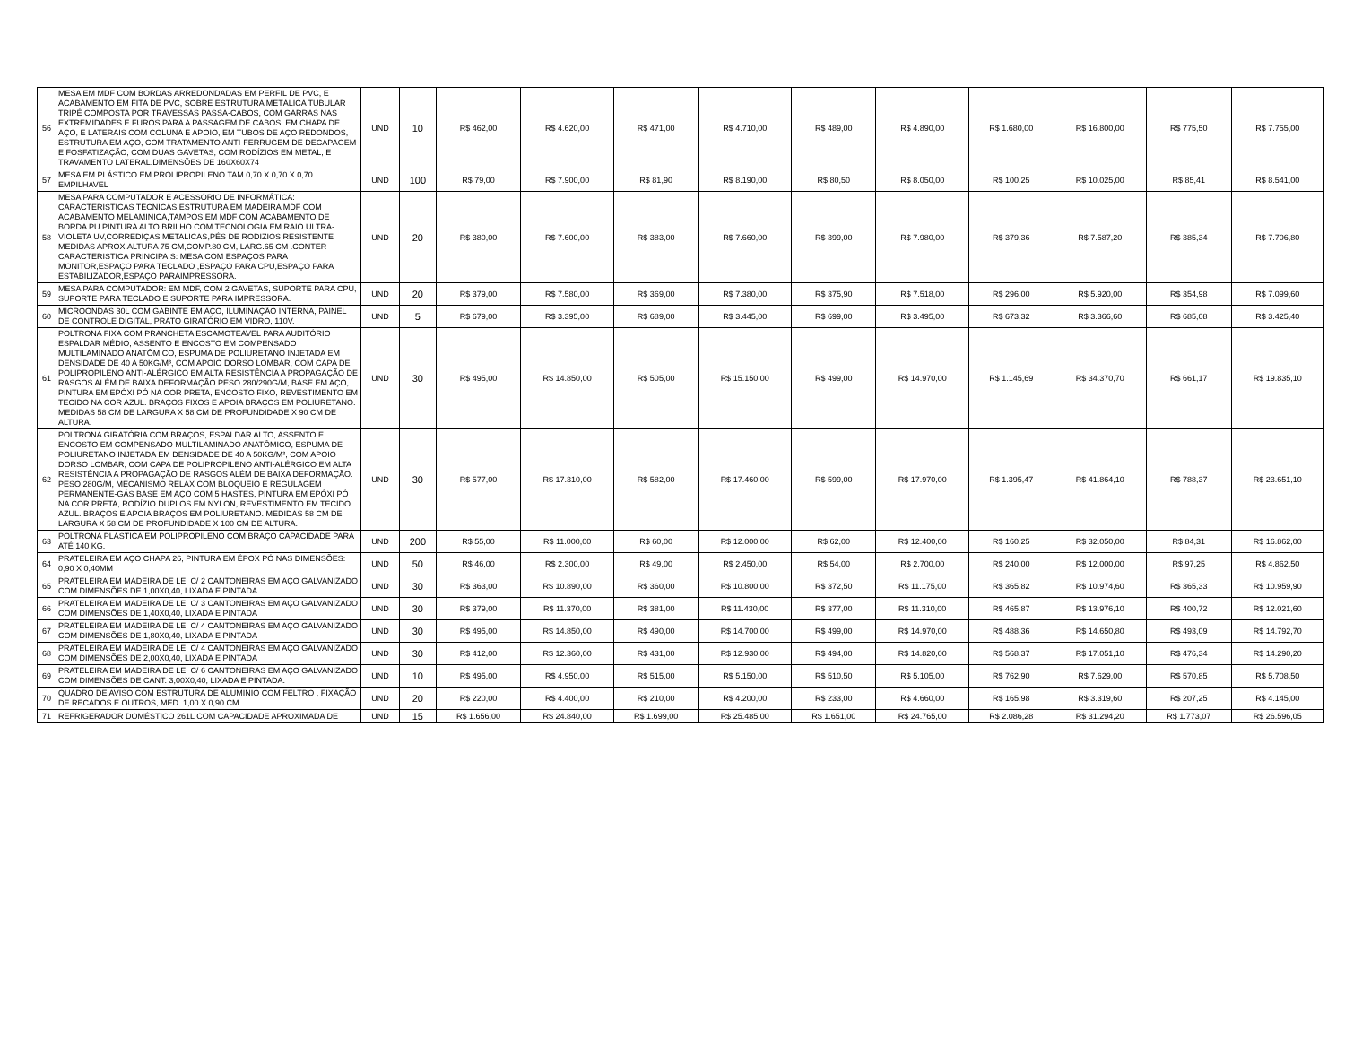| 56 | MESA EM MDF COM BORDAS ARREDONDADAS EM PERFIL DE PVC, E ACABAMENTO EM FITA DE PVC, SOBRE ESTRUTURA METÁLICA TUBULAR TRIPÉ COMPOSTA POR TRAVESSAS PASSA-CABOS, COM GARRAS NAS EXTREMIDADES E FUROS PARA A PASSAGEM DE CABOS, EM CHAPA DE AÇO, E LATERAIS COM COLUNA E APOIO, EM TUBOS DE AÇO REDONDOS, ESTRUTURA EM AÇO, COM TRATAMENTO ANTI-FERRUGEM DE DECAPAGEM E FOSFATIZAÇÃO, COM DUAS GAVETAS, COM RODÍZIOS EM METAL, E TRAVAMENTO LATERAL.DIMENSÕES DE 160X60X74 | UND | 10 | R$ 462,00 | R$ 4.620,00 | R$ 471,00 | R$ 4.710,00 | R$ 489,00 | R$ 4.890,00 | R$ 1.680,00 | R$ 16.800,00 | R$ 775,50 | R$ 7.755,00 |
| 57 | MESA EM PLÁSTICO EM PROLIPROPILENO TAM 0,70 X 0,70 X 0,70 EMPILHAVEL | UND | 100 | R$ 79,00 | R$ 7.900,00 | R$ 81,90 | R$ 8.190,00 | R$ 80,50 | R$ 8.050,00 | R$ 100,25 | R$ 10.025,00 | R$ 85,41 | R$ 8.541,00 |
| 58 | MESA PARA COMPUTADOR E ACESSÓRIO DE INFORMÁTICA: CARACTERISTICAS TÉCNICAS:ESTRUTURA EM MADEIRA MDF COM ACABAMENTO MELAMINICA,TAMPOS EM MDF COM ACABAMENTO DE BORDA PU PINTURA ALTO BRILHO COM TECNOLOGIA EM RAIO ULTRA-VIOLETA UV,CORREDIÇAS METALICAS,PÉS DE RODIZIOS RESISTENTE MEDIDAS APROX.ALTURA 75 CM,COMP.80 CM, LARG.65 CM .CONTER CARACTERISTICA PRINCIPAIS: MESA COM ESPAÇOS PARA MONITOR,ESPAÇO PARA TECLADO ,ESPAÇO PARA CPU,ESPAÇO PARA ESTABILIZADOR,ESPAÇO PARAIMPRESSORA. | UND | 20 | R$ 380,00 | R$ 7.600,00 | R$ 383,00 | R$ 7.660,00 | R$ 399,00 | R$ 7.980,00 | R$ 379,36 | R$ 7.587,20 | R$ 385,34 | R$ 7.706,80 |
| 59 | MESA PARA COMPUTADOR: EM MDF, COM 2 GAVETAS, SUPORTE PARA CPU, SUPORTE PARA TECLADO E SUPORTE PARA IMPRESSORA. | UND | 20 | R$ 379,00 | R$ 7.580,00 | R$ 369,00 | R$ 7.380,00 | R$ 375,90 | R$ 7.518,00 | R$ 296,00 | R$ 5.920,00 | R$ 354,98 | R$ 7.099,60 |
| 60 | MICROONDAS 30L COM GABINTE EM AÇO, ILUMINAÇÃO INTERNA, PAINEL DE CONTROLE DIGITAL, PRATO GIRATÓRIO EM VIDRO, 110V. | UND | 5 | R$ 679,00 | R$ 3.395,00 | R$ 689,00 | R$ 3.445,00 | R$ 699,00 | R$ 3.495,00 | R$ 673,32 | R$ 3.366,60 | R$ 685,08 | R$ 3.425,40 |
| 61 | POLTRONA FIXA COM PRANCHETA ESCAMOTEAVEL PARA AUDITÓRIO ESPALDAR MÉDIO, ASSENTO E ENCOSTO EM COMPENSADO MULTILAMINADO ANATÔMICO, ESPUMA DE POLIURETANO INJETADA EM DENSIDADE DE 40 A 50KG/M³, COM APOIO DORSO LOMBAR, COM CAPA DE POLIPROPILENO ANTI-ALÉRGICO EM ALTA RESISTÊNCIA A PROPAGAÇÃO DE RASGOS ALÉM DE BAIXA DEFORMAÇÃO.PESO 280/290G/M, BASE EM AÇO, PINTURA EM EPÓXI PÓ NA COR PRETA, ENCOSTO FIXO, REVESTIMENTO EM TECIDO NA COR AZUL. BRAÇOS FIXOS E APOIA BRAÇOS EM POLIURETANO. MEDIDAS 58 CM DE LARGURA X 58 CM DE PROFUNDIDADE X 90 CM DE ALTURA. | UND | 30 | R$ 495,00 | R$ 14.850,00 | R$ 505,00 | R$ 15.150,00 | R$ 499,00 | R$ 14.970,00 | R$ 1.145,69 | R$ 34.370,70 | R$ 661,17 | R$ 19.835,10 |
| 62 | POLTRONA GIRATÓRIA COM BRAÇOS, ESPALDAR ALTO, ASSENTO E ENCOSTO EM COMPENSADO MULTILAMINADO ANATÔMICO, ESPUMA DE POLIURETANO INJETADA EM DENSIDADE DE 40 A 50KG/M³, COM APOIO DORSO LOMBAR, COM CAPA DE POLIPROPILENO ANTI-ALÉRGICO EM ALTA RESISTÊNCIA A PROPAGAÇÃO DE RASGOS ALÉM DE BAIXA DEFORMAÇÃO. PESO 280G/M, MECANISMO RELAX COM BLOQUEIO E REGULAGEM PERMANENTE-GÁS BASE EM AÇO COM 5 HASTES, PINTURA EM EPÓXI PÓ NA COR PRETA, RODÍZIO DUPLOS EM NYLON, REVESTIMENTO EM TECIDO AZUL. BRAÇOS E APOIA BRAÇOS EM POLIURETANO. MEDIDAS 58 CM DE LARGURA X 58 CM DE PROFUNDIDADE X 100 CM DE ALTURA. | UND | 30 | R$ 577,00 | R$ 17.310,00 | R$ 582,00 | R$ 17.460,00 | R$ 599,00 | R$ 17.970,00 | R$ 1.395,47 | R$ 41.864,10 | R$ 788,37 | R$ 23.651,10 |
| 63 | POLTRONA PLÁSTICA EM POLIPROPILENO COM BRAÇO CAPACIDADE PARA ATÉ 140 KG. | UND | 200 | R$ 55,00 | R$ 11.000,00 | R$ 60,00 | R$ 12.000,00 | R$ 62,00 | R$ 12.400,00 | R$ 160,25 | R$ 32.050,00 | R$ 84,31 | R$ 16.862,00 |
| 64 | PRATELEIRA EM AÇO CHAPA 26, PINTURA EM ÉPOX PÓ NAS DIMENSÕES: 0,90 X 0,40MM | UND | 50 | R$ 46,00 | R$ 2.300,00 | R$ 49,00 | R$ 2.450,00 | R$ 54,00 | R$ 2.700,00 | R$ 240,00 | R$ 12.000,00 | R$ 97,25 | R$ 4.862,50 |
| 65 | PRATELEIRA EM MADEIRA DE LEI C/ 2 CANTONEIRAS EM AÇO GALVANIZADO COM DIMENSÕES DE 1,00X0,40, LIXADA E PINTADA | UND | 30 | R$ 363,00 | R$ 10.890,00 | R$ 360,00 | R$ 10.800,00 | R$ 372,50 | R$ 11.175,00 | R$ 365,82 | R$ 10.974,60 | R$ 365,33 | R$ 10.959,90 |
| 66 | PRATELEIRA EM MADEIRA DE LEI C/ 3 CANTONEIRAS EM AÇO GALVANIZADO COM DIMENSÕES DE 1,40X0,40, LIXADA E PINTADA | UND | 30 | R$ 379,00 | R$ 11.370,00 | R$ 381,00 | R$ 11.430,00 | R$ 377,00 | R$ 11.310,00 | R$ 465,87 | R$ 13.976,10 | R$ 400,72 | R$ 12.021,60 |
| 67 | PRATELEIRA EM MADEIRA DE LEI C/ 4 CANTONEIRAS EM AÇO GALVANIZADO COM DIMENSÕES DE 1,80X0,40, LIXADA E PINTADA | UND | 30 | R$ 495,00 | R$ 14.850,00 | R$ 490,00 | R$ 14.700,00 | R$ 499,00 | R$ 14.970,00 | R$ 488,36 | R$ 14.650,80 | R$ 493,09 | R$ 14.792,70 |
| 68 | PRATELEIRA EM MADEIRA DE LEI C/ 4 CANTONEIRAS EM AÇO GALVANIZADO COM DIMENSÕES DE 2,00X0,40, LIXADA E PINTADA | UND | 30 | R$ 412,00 | R$ 12.360,00 | R$ 431,00 | R$ 12.930,00 | R$ 494,00 | R$ 14.820,00 | R$ 568,37 | R$ 17.051,10 | R$ 476,34 | R$ 14.290,20 |
| 69 | PRATELEIRA EM MADEIRA DE LEI C/ 6 CANTONEIRAS EM AÇO GALVANIZADO COM DIMENSÕES DE CANT. 3,00X0,40, LIXADA E PINTADA. | UND | 10 | R$ 495,00 | R$ 4.950,00 | R$ 515,00 | R$ 5.150,00 | R$ 510,50 | R$ 5.105,00 | R$ 762,90 | R$ 7.629,00 | R$ 570,85 | R$ 5.708,50 |
| 70 | QUADRO DE AVISO COM ESTRUTURA DE ALUMINIO COM FELTRO , FIXAÇÃO DE RECADOS E OUTROS, MED. 1,00 X 0,90 CM | UND | 20 | R$ 220,00 | R$ 4.400,00 | R$ 210,00 | R$ 4.200,00 | R$ 233,00 | R$ 4.660,00 | R$ 165,98 | R$ 3.319,60 | R$ 207,25 | R$ 4.145,00 |
| 71 | REFRIGERADOR DOMÉSTICO 261L COM CAPACIDADE APROXIMADA DE | UND | 15 | R$ 1.656,00 | R$ 24.840,00 | R$ 1.699,00 | R$ 25.485,00 | R$ 1.651,00 | R$ 24.765,00 | R$ 2.086,28 | R$ 31.294,20 | R$ 1.773,07 | R$ 26.596,05 |